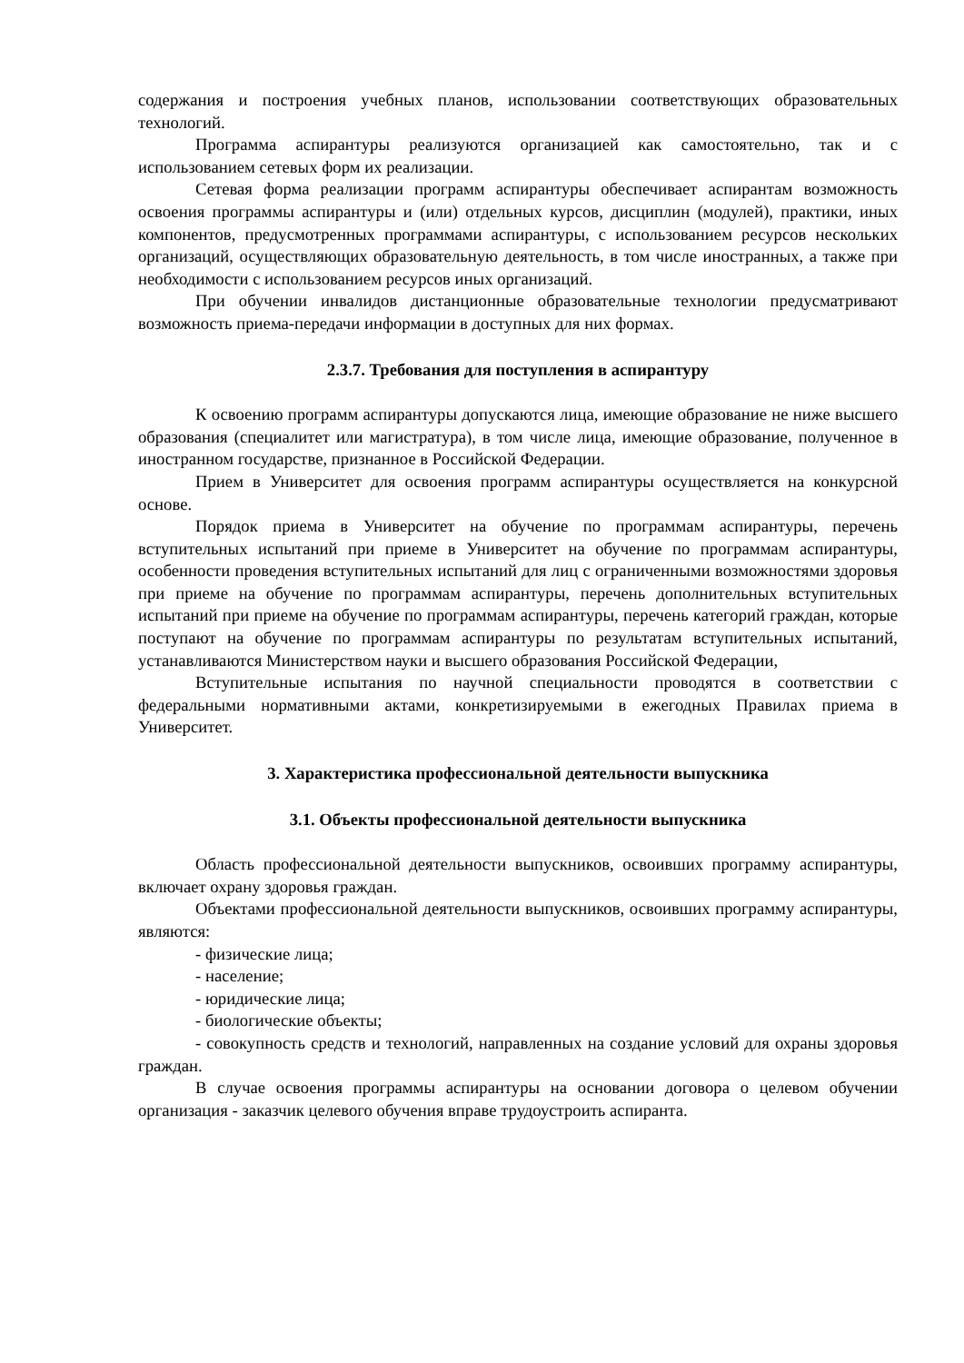содержания и построения учебных планов, использовании соответствующих образовательных технологий.
Программа аспирантуры реализуются организацией как самостоятельно, так и с использованием сетевых форм их реализации.
Сетевая форма реализации программ аспирантуры обеспечивает аспирантам возможность освоения программы аспирантуры и (или) отдельных курсов, дисциплин (модулей), практики, иных компонентов, предусмотренных программами аспирантуры, с использованием ресурсов нескольких организаций, осуществляющих образовательную деятельность, в том числе иностранных, а также при необходимости с использованием ресурсов иных организаций.
При обучении инвалидов дистанционные образовательные технологии предусматривают возможность приема-передачи информации в доступных для них формах.
2.3.7. Требования для поступления в аспирантуру
К освоению программ аспирантуры допускаются лица, имеющие образование не ниже высшего образования (специалитет или магистратура), в том числе лица, имеющие образование, полученное в иностранном государстве, признанное в Российской Федерации.
Прием в Университет для освоения программ аспирантуры осуществляется на конкурсной основе.
Порядок приема в Университет на обучение по программам аспирантуры, перечень вступительных испытаний при приеме в Университет на обучение по программам аспирантуры, особенности проведения вступительных испытаний для лиц с ограниченными возможностями здоровья при приеме на обучение по программам аспирантуры, перечень дополнительных вступительных испытаний при приеме на обучение по программам аспирантуры, перечень категорий граждан, которые поступают на обучение по программам аспирантуры по результатам вступительных испытаний, устанавливаются Министерством науки и высшего образования Российской Федерации,
Вступительные испытания по научной специальности проводятся в соответствии с федеральными нормативными актами, конкретизируемыми в ежегодных Правилах приема в Университет.
3. Характеристика профессиональной деятельности выпускника
3.1. Объекты профессиональной деятельности выпускника
Область профессиональной деятельности выпускников, освоивших программу аспирантуры, включает охрану здоровья граждан.
Объектами профессиональной деятельности выпускников, освоивших программу аспирантуры, являются:
- физические лица;
- население;
- юридические лица;
- биологические объекты;
- совокупность средств и технологий, направленных на создание условий для охраны здоровья граждан.
В случае освоения программы аспирантуры на основании договора о целевом обучении организация - заказчик целевого обучения вправе трудоустроить аспиранта.